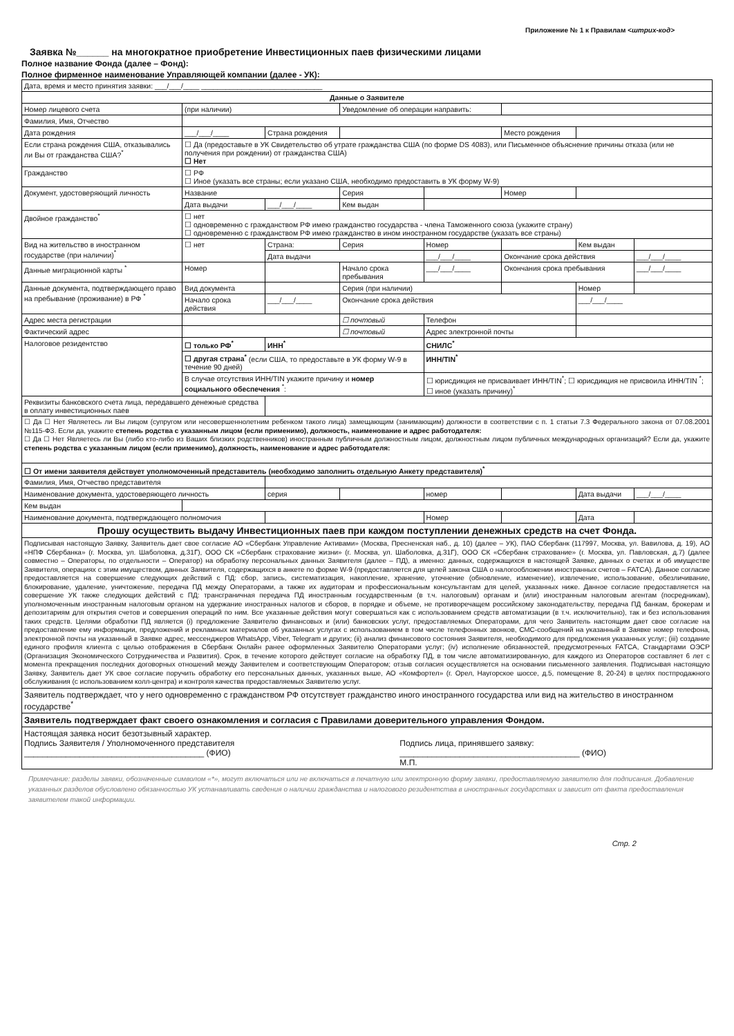Приложение № 1 к Правилам <штрих-код>
Заявка №______ на многократное приобретение Инвестиционных паев физическими лицами
Полное название Фонда (далее – Фонд):
Полное фирменное наименование Управляющей компании (далее - УК):
| Дата, время и место принятия заявки: ___/___/____ ______________________________ | | | | | | | |
| Данные о Заявителе | | | | | | | |
| Номер лицевого счета | (при наличии) | | Уведомление об операции направить: | | | | |
| Фамилия, Имя, Отчество | | | | | | | |
| Дата рождения | ___/___/____ | Страна рождения | | | Место рождения | | |
| Если страна рождения США, отказывались ли Вы от гражданства США?<sup>*</sup> | ☐ Да (предоставьте в УК Свидетельство об утрате гражданства США (по форме DS 4083), или Письменное объяснение причины отказа (или не получения при рождении) от гражданства США) ☐ Нет | | | | | | |
| Гражданство | ☐ РФ ☐ Иное (указать все страны; если указано США, необходимо предоставить в УК форму W-9) | | | | | | |
| Документ, удостоверяющий личность | Название | | Серия | | Номер | | |
| | Дата выдачи | ___/___/____ | Кем выдан | | | | |
| Двойное гражданство<sup>*</sup> | ☐ нет ☐ одновременно с гражданством РФ имею гражданство государства - члена Таможенного союза (укажите страну) ☐ одновременно с гражданством РФ имею гражданство в ином иностранном государстве (указать все страны) | | | | | | |
| Вид на жительство в иностранном государстве (при наличии)<sup>*</sup> | ☐ нет | Страна: | Серия | Номер | | Кем выдан | |
| | | Дата выдачи | | ___/___/____ | Окончание срока действия | | ___/___/____ |
| Данные миграционной карты <sup>*</sup> | Номер | | Начало срока пребывания | ___/___/____ | Окончания срока пребывания | | ___/___/____ |
| Данные документа, подтверждающего право на пребывание (проживание) в РФ <sup>*</sup> | Вид документа | | Серия (при наличии) | | | Номер | |
| | Начало срока действия | ___/___/____ | Окончание срока действия | | | ___/___/____ | |
| Адрес места регистрации | | | ☐ почтовый | Телефон | | | |
| Фактический адрес | | | ☐ почтовый | Адрес электронной почты | | | |
| Налоговое резидентство | ☐ только РФ<sup>*</sup> | ИНН<sup>*</sup> | | СНИЛС<sup>*</sup> | | | |
| | ☐ другая страна<sup>*</sup> (если США, то предоставьте в УК форму W-9 в течение 90 дней) | | | ИНН/TIN<sup>*</sup> | | | |
| | В случае отсутствия ИНН/TIN укажите причину и номер социального обеспечения <sup>*</sup>: | | | ☐ юрисдикция не присваивает ИНН/TIN<sup>*</sup>; ☐ юрисдикция не присвоила ИНН/TIN <sup>*</sup>; ☐ иное (указать причину)<sup>*</sup> | | | |
| Реквизиты банковского счета лица, передавшего денежные средства в оплату инвестиционных паев | | | | | | | |
| ☐ Да ☐ Нет Являетесь ли Вы лицом (супругом или несовершеннолетним ребенком такого лица) замещающим (занимающим) должности в соответствии с п. 1 статьи 7.3 Федерального закона от 07.08.2001 №115-ФЗ. Если да, укажите степень родства с указанным лицом (если применимо), должность, наименование и адрес работодателя: ☐ Да ☐ Нет Являетесь ли Вы (либо кто-либо из Ваших близких родственников) иностранным публичным должностным лицом, должностным лицом публичных международных организаций? Если да, укажите степень родства с указанным лицом (если применимо), должность, наименование и адрес работодателя: | | | | | | | |
| ☐ От имени заявителя действует уполномоченный представитель (необходимо заполнить отдельную Анкету представителя)<sup>*</sup> | | | | | | | |
| Фамилия, Имя, Отчество представителя | | | | | | | |
| Наименование документа, удостоверяющего личность | | серия | | номер | | Дата выдачи | ___/___/____ |
| Кем выдан | | | | | | | |
| Наименование документа, подтверждающего полномочия | | | | Номер | | Дата | |
| Прошу осуществить выдачу Инвестиционных паев при каждом поступлении денежных средств на счет Фонда. | | | | | | | |
| Подписывая настоящую Заявку, Заявитель дает свое согласие АО «Сбербанк Управление Активами» (Москва, Пресненская наб., д. 10) (далее – УК), ПАО Сбербанк (117997, Москва, ул. Вавилова, д. 19), АО «НПФ Сбербанка» (г. Москва, ул. Шаболовка, д.31Г), ООО СК «Сбербанк страхование жизни» (г. Москва, ул. Шаболовка, д.31Г), ООО СК «Сбербанк страхование» (г. Москва, ул. Павловская, д.7) (далее совместно – Операторы, по отдельности – Оператор) на обработку персональных данных Заявителя (далее – ПД), а именно: данных, содержащихся в настоящей Заявке, данных о счетах и об имуществе Заявителя, операциях с этим имуществом, данных Заявителя, содержащихся в анкете по форме W-9 (предоставляется для целей закона США о налогообложении иностранных счетов – FATCA). Данное согласие предоставляется на совершение следующих действий с ПД: сбор, запись, систематизация, накопление, хранение, уточнение (обновление, изменение), извлечение, использование, обезличивание, блокирование, удаление, уничтожение, передача ПД между Операторами, а также их аудиторам и профессиональным консультантам для целей, указанных ниже. Данное согласие предоставляется на совершение УК также следующих действий с ПД: трансграничная передача ПД иностранным государственным (в т.ч. налоговым) органам и (или) иностранным налоговым агентам (посредникам), уполномоченным иностранным налоговым органом на удержание иностранных налогов и сборов, в порядке и объеме, не противоречащем российскому законодательству, передача ПД банкам, брокерам и депозитариям для открытия счетов и совершения операций по ним. Все указанные действия могут совершаться как с использованием средств автоматизации (в т.ч. исключительно), так и без использования таких средств. Целями обработки ПД является (i) предложение Заявителю финансовых и (или) банковских услуг, предоставляемых Операторами, для чего Заявитель настоящим дает свое согласие на предоставление ему информации, предложений и рекламных материалов об указанных услугах с использованием в том числе телефонных звонков, СМС-сообщений на указанный в Заявке номер телефона, электронной почты на указанный в Заявке адрес, мессенджеров WhatsApp, Viber, Telegram и других; (ii) анализ финансового состояния Заявителя, необходимого для предложения указанных услуг; (iii) создание единого профиля клиента с целью отображения в Сбербанк Онлайн ранее оформленных Заявителю Операторами услуг; (iv) исполнение обязанностей, предусмотренных FATCA, Стандартами ОЭСР (Организация Экономического Сотрудничества и Развития). Срок, в течение которого действует согласие на обработку ПД, в том числе автоматизированную, для каждого из Операторов составляет 6 лет с момента прекращения последних договорных отношений между Заявителем и соответствующим Оператором; отзыв согласия осуществляется на основании письменного заявления. Подписывая настоящую Заявку, Заявитель дает УК свое согласие поручить обработку его персональных данных, указанных выше, АО «Комфортел» (г. Орел, Наугорское шоссе, д.5, помещение 8, 20-24) в целях постпродажного обслуживания (с использованием колл-центра) и контроля качества предоставляемых Заявителю услуг. | | | | | | | |
| Заявитель подтверждает, что у него одновременно с гражданством РФ отсутствует гражданство иного иностранного государства или вид на жительство в иностранном государстве<sup>*</sup> | | | | | | | |
| Заявитель подтверждает факт своего ознакомления и согласия с Правилами доверительного управления Фондом. | | | | | | | |
| Настоящая заявка носит безотзывный характер. Подпись Заявителя / Уполномоченного представителя _______________________________________ (ФИО) Подпись лица, принявшего заявку: _______________________________________ (ФИО) М.П. | | | | | | | |
Примечание: разделы заявки, обозначенные символом «*», могут включаться или не включаться в печатную или электронную форму заявки, предоставляемую заявителю для подписания. Добавление указанных разделов обусловлено обязанностью УК устанавливать сведения о наличии гражданства и налогового резидентства в иностранных государствах и зависит от факта предоставления заявителем такой информации.
Стр. 2